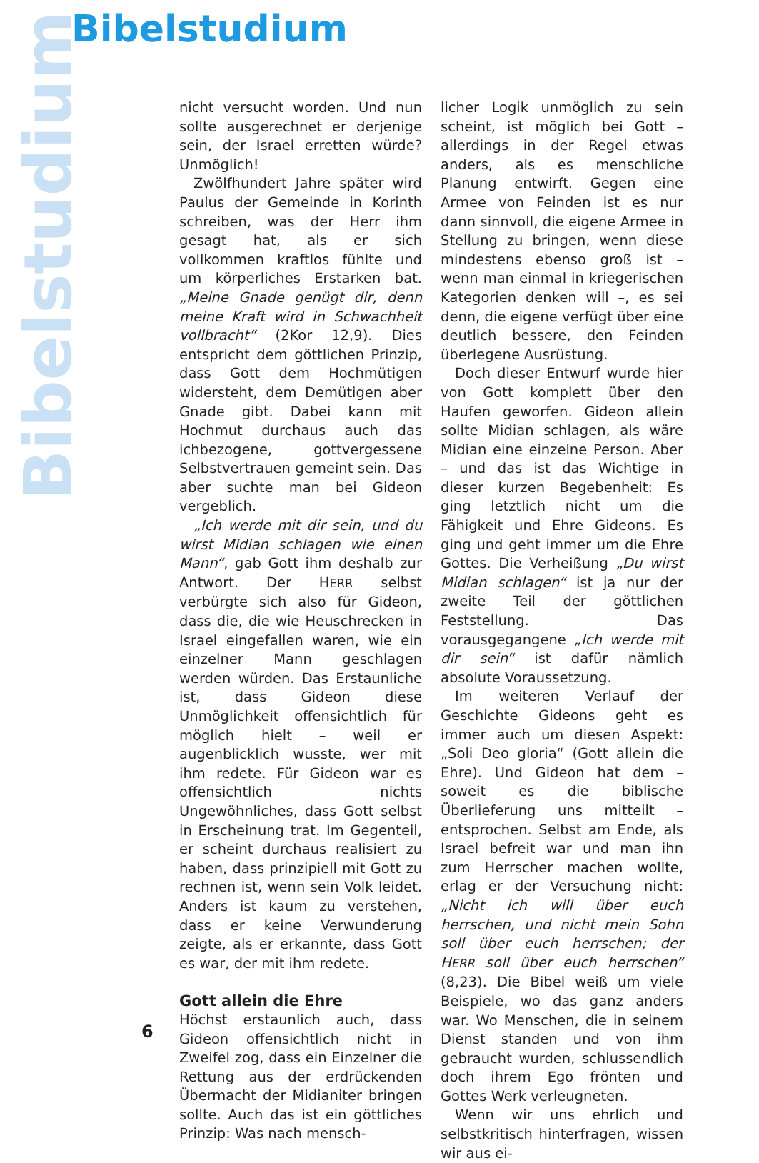Bibelstudium
Bibelstudium
nicht versucht worden. Und nun sollte ausgerechnet er derjenige sein, der Israel erretten würde? Unmöglich!
Zwölfhundert Jahre später wird Paulus der Gemeinde in Korinth schreiben, was der Herr ihm gesagt hat, als er sich vollkommen kraftlos fühlte und um körperliches Erstarken bat. „Meine Gnade genügt dir, denn meine Kraft wird in Schwachheit vollbracht“ (2Kor 12,9). Dies entspricht dem göttlichen Prinzip, dass Gott dem Hochmütigen widersteht, dem Demütigen aber Gnade gibt. Dabei kann mit Hochmut durchaus auch das ichbezogene, gottvergessene Selbstvertrauen gemeint sein. Das aber suchte man bei Gideon vergeblich.
„Ich werde mit dir sein, und du wirst Midian schlagen wie einen Mann“, gab Gott ihm deshalb zur Antwort. Der HERR selbst verbürgte sich also für Gideon, dass die, die wie Heuschrecken in Israel eingefallen waren, wie ein einzelner Mann geschlagen werden würden. Das Erstaunliche ist, dass Gideon diese Unmöglichkeit offensichtlich für möglich hielt – weil er augenblicklich wusste, wer mit ihm redete. Für Gideon war es offensichtlich nichts Ungewöhnliches, dass Gott selbst in Erscheinung trat. Im Gegenteil, er scheint durchaus realisiert zu haben, dass prinzipiell mit Gott zu rechnen ist, wenn sein Volk leidet. Anders ist kaum zu verstehen, dass er keine Verwunderung zeigte, als er erkannte, dass Gott es war, der mit ihm redete.
Gott allein die Ehre
Höchst erstaunlich auch, dass Gideon offensichtlich nicht in Zweifel zog, dass ein Einzelner die Rettung aus der erdrückenden Übermacht der Midianiter bringen sollte. Auch das ist ein göttliches Prinzip: Was nach mensch-
licher Logik unmöglich zu sein scheint, ist möglich bei Gott – allerdings in der Regel etwas anders, als es menschliche Planung entwirft. Gegen eine Armee von Feinden ist es nur dann sinnvoll, die eigene Armee in Stellung zu bringen, wenn diese mindestens ebenso groß ist – wenn man einmal in kriegerischen Kategorien denken will –, es sei denn, die eigene verfügt über eine deutlich bessere, den Feinden überlegene Ausrüstung.
Doch dieser Entwurf wurde hier von Gott komplett über den Haufen geworfen. Gideon allein sollte Midian schlagen, als wäre Midian eine einzelne Person. Aber – und das ist das Wichtige in dieser kurzen Begebenheit: Es ging letztlich nicht um die Fähigkeit und Ehre Gideons. Es ging und geht immer um die Ehre Gottes. Die Verheißung „Du wirst Midian schlagen“ ist ja nur der zweite Teil der göttlichen Feststellung. Das vorausgegangene „Ich werde mit dir sein“ ist dafür nämlich absolute Voraussetzung.
Im weiteren Verlauf der Geschichte Gideons geht es immer auch um diesen Aspekt: „Soli Deo gloria“ (Gott allein die Ehre). Und Gideon hat dem – soweit es die biblische Überlieferung uns mitteilt – entsprochen. Selbst am Ende, als Israel befreit war und man ihn zum Herrscher machen wollte, erlag er der Versuchung nicht: „Nicht ich will über euch herrschen, und nicht mein Sohn soll über euch herrschen; der HERR soll über euch herrschen“ (8,23). Die Bibel weiß um viele Beispiele, wo das ganz anders war. Wo Menschen, die in seinem Dienst standen und von ihm gebraucht wurden, schlussendlich doch ihrem Ego frönten und Gottes Werk verleugneten.
Wenn wir uns ehrlich und selbstkritisch hinterfragen, wissen wir aus ei-
6